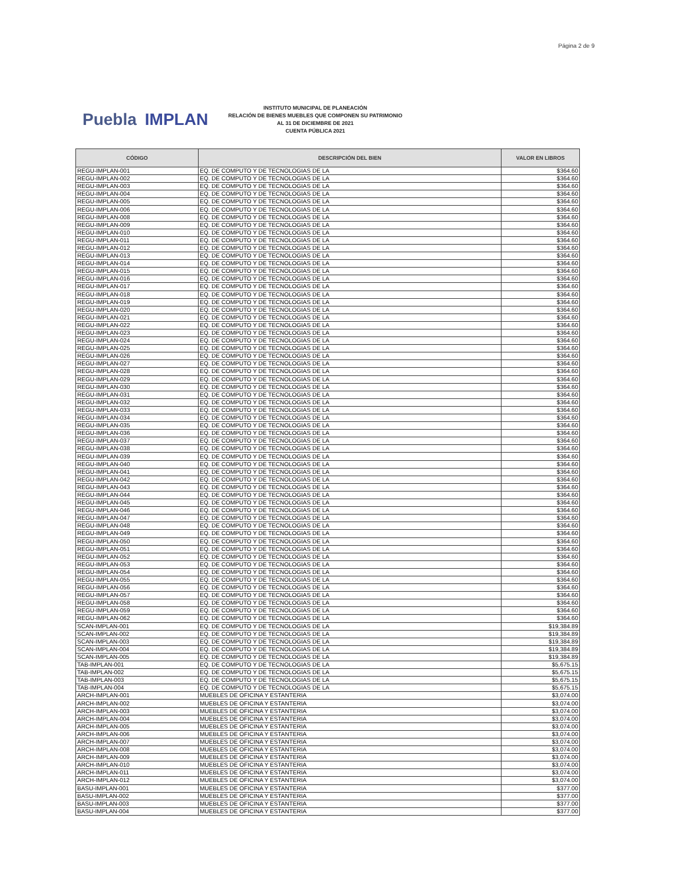Página 2 de 9
Puebla IMPLAN
INSTITUTO MUNICIPAL DE PLANEACIÓN
RELACIÓN DE BIENES MUEBLES QUE COMPONEN SU PATRIMONIO
AL 31 DE DICIEMBRE DE 2021
CUENTA PÚBLICA 2021
| CÓDIGO | DESCRIPCIÓN DEL BIEN | VALOR EN LIBROS |
| --- | --- | --- |
| REGU-IMPLAN-001 | EQ. DE COMPUTO Y DE TECNOLOGIAS DE LA | $364.60 |
| REGU-IMPLAN-002 | EQ. DE COMPUTO Y DE TECNOLOGIAS DE LA | $364.60 |
| REGU-IMPLAN-003 | EQ. DE COMPUTO Y DE TECNOLOGIAS DE LA | $364.60 |
| REGU-IMPLAN-004 | EQ. DE COMPUTO Y DE TECNOLOGIAS DE LA | $364.60 |
| REGU-IMPLAN-005 | EQ. DE COMPUTO Y DE TECNOLOGIAS DE LA | $364.60 |
| REGU-IMPLAN-006 | EQ. DE COMPUTO Y DE TECNOLOGIAS DE LA | $364.60 |
| REGU-IMPLAN-008 | EQ. DE COMPUTO Y DE TECNOLOGIAS DE LA | $364.60 |
| REGU-IMPLAN-009 | EQ. DE COMPUTO Y DE TECNOLOGIAS DE LA | $364.60 |
| REGU-IMPLAN-010 | EQ. DE COMPUTO Y DE TECNOLOGIAS DE LA | $364.60 |
| REGU-IMPLAN-011 | EQ. DE COMPUTO Y DE TECNOLOGIAS DE LA | $364.60 |
| REGU-IMPLAN-012 | EQ. DE COMPUTO Y DE TECNOLOGIAS DE LA | $364.60 |
| REGU-IMPLAN-013 | EQ. DE COMPUTO Y DE TECNOLOGIAS DE LA | $364.60 |
| REGU-IMPLAN-014 | EQ. DE COMPUTO Y DE TECNOLOGIAS DE LA | $364.60 |
| REGU-IMPLAN-015 | EQ. DE COMPUTO Y DE TECNOLOGIAS DE LA | $364.60 |
| REGU-IMPLAN-016 | EQ. DE COMPUTO Y DE TECNOLOGIAS DE LA | $364.60 |
| REGU-IMPLAN-017 | EQ. DE COMPUTO Y DE TECNOLOGIAS DE LA | $364.60 |
| REGU-IMPLAN-018 | EQ. DE COMPUTO Y DE TECNOLOGIAS DE LA | $364.60 |
| REGU-IMPLAN-019 | EQ. DE COMPUTO Y DE TECNOLOGIAS DE LA | $364.60 |
| REGU-IMPLAN-020 | EQ. DE COMPUTO Y DE TECNOLOGIAS DE LA | $364.60 |
| REGU-IMPLAN-021 | EQ. DE COMPUTO Y DE TECNOLOGIAS DE LA | $364.60 |
| REGU-IMPLAN-022 | EQ. DE COMPUTO Y DE TECNOLOGIAS DE LA | $364.60 |
| REGU-IMPLAN-023 | EQ. DE COMPUTO Y DE TECNOLOGIAS DE LA | $364.60 |
| REGU-IMPLAN-024 | EQ. DE COMPUTO Y DE TECNOLOGIAS DE LA | $364.60 |
| REGU-IMPLAN-025 | EQ. DE COMPUTO Y DE TECNOLOGIAS DE LA | $364.60 |
| REGU-IMPLAN-026 | EQ. DE COMPUTO Y DE TECNOLOGIAS DE LA | $364.60 |
| REGU-IMPLAN-027 | EQ. DE COMPUTO Y DE TECNOLOGIAS DE LA | $364.60 |
| REGU-IMPLAN-028 | EQ. DE COMPUTO Y DE TECNOLOGIAS DE LA | $364.60 |
| REGU-IMPLAN-029 | EQ. DE COMPUTO Y DE TECNOLOGIAS DE LA | $364.60 |
| REGU-IMPLAN-030 | EQ. DE COMPUTO Y DE TECNOLOGIAS DE LA | $364.60 |
| REGU-IMPLAN-031 | EQ. DE COMPUTO Y DE TECNOLOGIAS DE LA | $364.60 |
| REGU-IMPLAN-032 | EQ. DE COMPUTO Y DE TECNOLOGIAS DE LA | $364.60 |
| REGU-IMPLAN-033 | EQ. DE COMPUTO Y DE TECNOLOGIAS DE LA | $364.60 |
| REGU-IMPLAN-034 | EQ. DE COMPUTO Y DE TECNOLOGIAS DE LA | $364.60 |
| REGU-IMPLAN-035 | EQ. DE COMPUTO Y DE TECNOLOGIAS DE LA | $364.60 |
| REGU-IMPLAN-036 | EQ. DE COMPUTO Y DE TECNOLOGIAS DE LA | $364.60 |
| REGU-IMPLAN-037 | EQ. DE COMPUTO Y DE TECNOLOGIAS DE LA | $364.60 |
| REGU-IMPLAN-038 | EQ. DE COMPUTO Y DE TECNOLOGIAS DE LA | $364.60 |
| REGU-IMPLAN-039 | EQ. DE COMPUTO Y DE TECNOLOGIAS DE LA | $364.60 |
| REGU-IMPLAN-040 | EQ. DE COMPUTO Y DE TECNOLOGIAS DE LA | $364.60 |
| REGU-IMPLAN-041 | EQ. DE COMPUTO Y DE TECNOLOGIAS DE LA | $364.60 |
| REGU-IMPLAN-042 | EQ. DE COMPUTO Y DE TECNOLOGIAS DE LA | $364.60 |
| REGU-IMPLAN-043 | EQ. DE COMPUTO Y DE TECNOLOGIAS DE LA | $364.60 |
| REGU-IMPLAN-044 | EQ. DE COMPUTO Y DE TECNOLOGIAS DE LA | $364.60 |
| REGU-IMPLAN-045 | EQ. DE COMPUTO Y DE TECNOLOGIAS DE LA | $364.60 |
| REGU-IMPLAN-046 | EQ. DE COMPUTO Y DE TECNOLOGIAS DE LA | $364.60 |
| REGU-IMPLAN-047 | EQ. DE COMPUTO Y DE TECNOLOGIAS DE LA | $364.60 |
| REGU-IMPLAN-048 | EQ. DE COMPUTO Y DE TECNOLOGIAS DE LA | $364.60 |
| REGU-IMPLAN-049 | EQ. DE COMPUTO Y DE TECNOLOGIAS DE LA | $364.60 |
| REGU-IMPLAN-050 | EQ. DE COMPUTO Y DE TECNOLOGIAS DE LA | $364.60 |
| REGU-IMPLAN-051 | EQ. DE COMPUTO Y DE TECNOLOGIAS DE LA | $364.60 |
| REGU-IMPLAN-052 | EQ. DE COMPUTO Y DE TECNOLOGIAS DE LA | $364.60 |
| REGU-IMPLAN-053 | EQ. DE COMPUTO Y DE TECNOLOGIAS DE LA | $364.60 |
| REGU-IMPLAN-054 | EQ. DE COMPUTO Y DE TECNOLOGIAS DE LA | $364.60 |
| REGU-IMPLAN-055 | EQ. DE COMPUTO Y DE TECNOLOGIAS DE LA | $364.60 |
| REGU-IMPLAN-056 | EQ. DE COMPUTO Y DE TECNOLOGIAS DE LA | $364.60 |
| REGU-IMPLAN-057 | EQ. DE COMPUTO Y DE TECNOLOGIAS DE LA | $364.60 |
| REGU-IMPLAN-058 | EQ. DE COMPUTO Y DE TECNOLOGIAS DE LA | $364.60 |
| REGU-IMPLAN-059 | EQ. DE COMPUTO Y DE TECNOLOGIAS DE LA | $364.60 |
| REGU-IMPLAN-062 | EQ. DE COMPUTO Y DE TECNOLOGIAS DE LA | $364.60 |
| SCAN-IMPLAN-001 | EQ. DE COMPUTO Y DE TECNOLOGIAS DE LA | $19,384.89 |
| SCAN-IMPLAN-002 | EQ. DE COMPUTO Y DE TECNOLOGIAS DE LA | $19,384.89 |
| SCAN-IMPLAN-003 | EQ. DE COMPUTO Y DE TECNOLOGIAS DE LA | $19,384.89 |
| SCAN-IMPLAN-004 | EQ. DE COMPUTO Y DE TECNOLOGIAS DE LA | $19,384.89 |
| SCAN-IMPLAN-005 | EQ. DE COMPUTO Y DE TECNOLOGIAS DE LA | $19,384.89 |
| TAB-IMPLAN-001 | EQ. DE COMPUTO Y DE TECNOLOGIAS DE LA | $5,675.15 |
| TAB-IMPLAN-002 | EQ. DE COMPUTO Y DE TECNOLOGIAS DE LA | $5,675.15 |
| TAB-IMPLAN-003 | EQ. DE COMPUTO Y DE TECNOLOGIAS DE LA | $5,675.15 |
| TAB-IMPLAN-004 | EQ. DE COMPUTO Y DE TECNOLOGIAS DE LA | $5,675.15 |
| ARCH-IMPLAN-001 | MUEBLES DE OFICINA Y ESTANTERIA | $3,074.00 |
| ARCH-IMPLAN-002 | MUEBLES DE OFICINA Y ESTANTERIA | $3,074.00 |
| ARCH-IMPLAN-003 | MUEBLES DE OFICINA Y ESTANTERIA | $3,074.00 |
| ARCH-IMPLAN-004 | MUEBLES DE OFICINA Y ESTANTERIA | $3,074.00 |
| ARCH-IMPLAN-005 | MUEBLES DE OFICINA Y ESTANTERIA | $3,074.00 |
| ARCH-IMPLAN-006 | MUEBLES DE OFICINA Y ESTANTERIA | $3,074.00 |
| ARCH-IMPLAN-007 | MUEBLES DE OFICINA Y ESTANTERIA | $3,074.00 |
| ARCH-IMPLAN-008 | MUEBLES DE OFICINA Y ESTANTERIA | $3,074.00 |
| ARCH-IMPLAN-009 | MUEBLES DE OFICINA Y ESTANTERIA | $3,074.00 |
| ARCH-IMPLAN-010 | MUEBLES DE OFICINA Y ESTANTERIA | $3,074.00 |
| ARCH-IMPLAN-011 | MUEBLES DE OFICINA Y ESTANTERIA | $3,074.00 |
| ARCH-IMPLAN-012 | MUEBLES DE OFICINA Y ESTANTERIA | $3,074.00 |
| BASU-IMPLAN-001 | MUEBLES DE OFICINA Y ESTANTERIA | $377.00 |
| BASU-IMPLAN-002 | MUEBLES DE OFICINA Y ESTANTERIA | $377.00 |
| BASU-IMPLAN-003 | MUEBLES DE OFICINA Y ESTANTERIA | $377.00 |
| BASU-IMPLAN-004 | MUEBLES DE OFICINA Y ESTANTERIA | $377.00 |